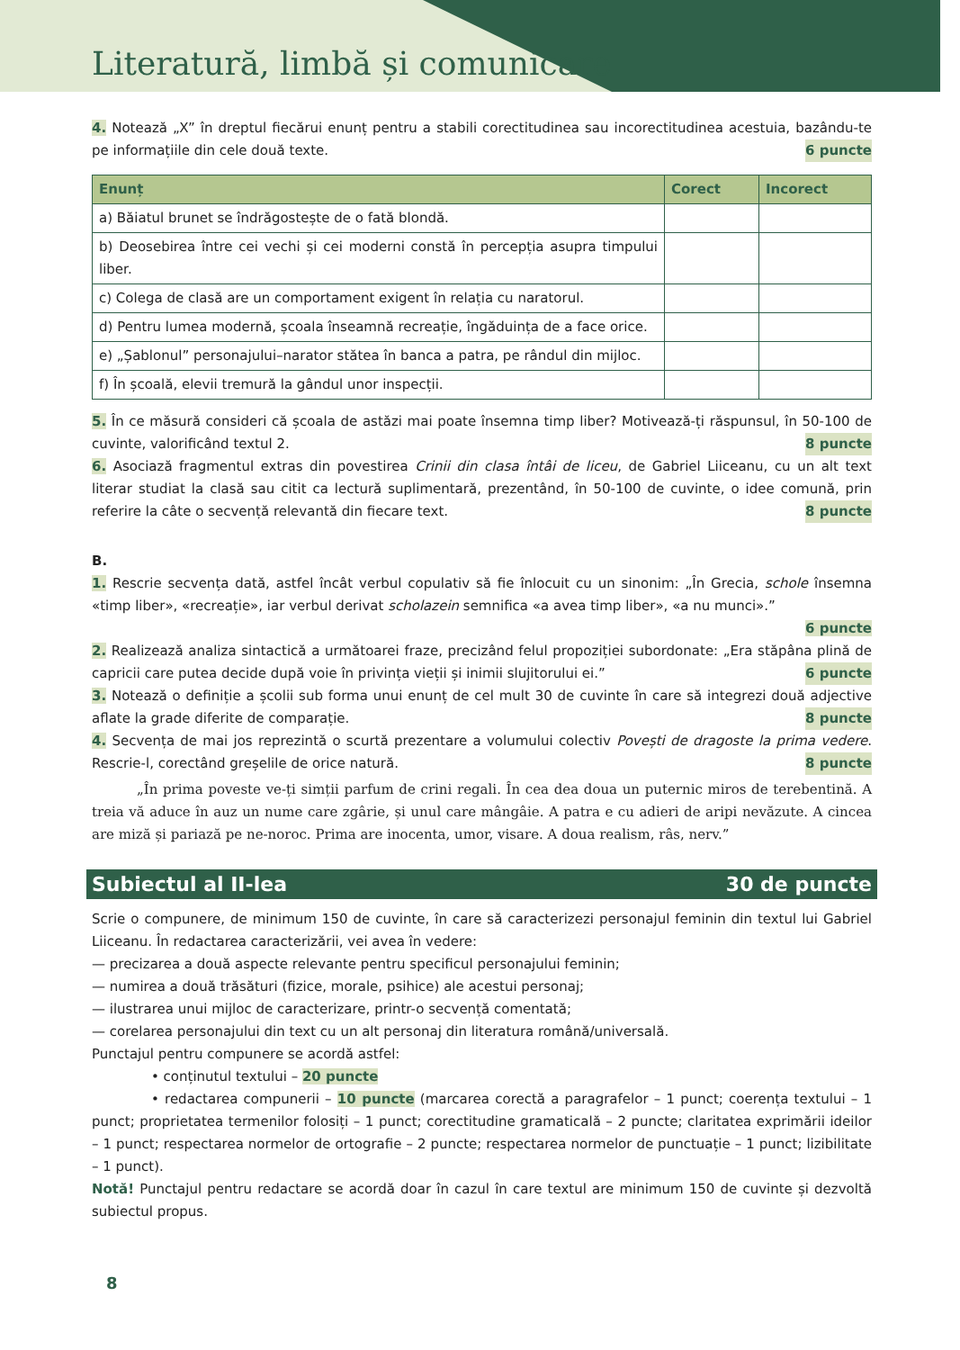Literatură, limbă și comunicare
4. Notează „X” în dreptul fiecărui enunț pentru a stabili corectitudinea sau incorectitudinea acestuia, bazându-te pe informațiile din cele două texte. 6 puncte
| Enunț | Corect | Incorect |
| --- | --- | --- |
| a) Băiatul brunet se îndrăgostește de o fată blondă. | | |
| b) Deosebirea între cei vechi și cei moderni constă în percepția asupra timpului liber. | | |
| c) Colega de clasă are un comportament exigent în relația cu naratorul. | | |
| d) Pentru lumea modernă, școala înseamnă recreație, îngăduința de a face orice. | | |
| e) „Șablonul” personajului–narator stătea în banca a patra, pe rândul din mijloc. | | |
| f) În școală, elevii tremură la gândul unor inspecții. | | |
5. În ce măsură consideri că școala de astăzi mai poate însemna timp liber? Motivează-ți răspunsul, în 50-100 de cuvinte, valorificând textul 2. 8 puncte
6. Asociază fragmentul extras din povestirea Crinii din clasa întâi de liceu, de Gabriel Liiceanu, cu un alt text literar studiat la clasă sau citit ca lectură suplimentară, prezentând, în 50-100 de cuvinte, o idee comună, prin referire la câte o secvență relevantă din fiecare text. 8 puncte
B.
1. Rescrie secvența dată, astfel încât verbul copulativ să fie înlocuit cu un sinonim: „În Grecia, schole însemna «timp liber», «recreație», iar verbul derivat scholazein semnifica «a avea timp liber», «a nu munci».”
6 puncte
2. Realizează analiza sintactică a următoarei fraze, precizând felul propoziției subordonate: „Era stăpâna plină de capricii care putea decide după voie în privința vieții și inimii slujitorului ei.” 6 puncte
3. Notează o definiție a școlii sub forma unui enunț de cel mult 30 de cuvinte în care să integrezi două adjective aflate la grade diferite de comparație. 8 puncte
4. Secvența de mai jos reprezintă o scurtă prezentare a volumului colectiv Povești de dragoste la prima vedere. Rescrie-l, corectând greșelile de orice natură. 8 puncte
„În prima poveste ve-ți simții parfum de crini regali. În cea dea doua un puternic miros de terebentină. A treia vă aduce în auz un nume care zgârie, și unul care mângâie. A patra e cu adieri de aripi nevăzute. A cincea are miză și pariază pe ne-noroc. Prima are inocenta, umor, visare. A doua realism, râs, nerv.”
Subiectul al II-lea 30 de puncte
Scrie o compunere, de minimum 150 de cuvinte, în care să caracterizezi personajul feminin din textul lui Gabriel Liiceanu. În redactarea caracterizării, vei avea în vedere:
— precizarea a două aspecte relevante pentru specificul personajului feminin;
— numirea a două trăsături (fizice, morale, psihice) ale acestui personaj;
— ilustrarea unui mijloc de caracterizare, printr-o secvență comentată;
— corelarea personajului din text cu un alt personaj din literatura română/universală.
Punctajul pentru compunere se acordă astfel:
• conținutul textului – 20 puncte
• redactarea compunerii – 10 puncte (marcarea corectă a paragrafelor – 1 punct; coerența textului – 1 punct; proprietatea termenilor folosiți – 1 punct; corectitudine gramaticală – 2 puncte; claritatea exprimării ideilor – 1 punct; respectarea normelor de ortografie – 2 puncte; respectarea normelor de punctuație – 1 punct; lizibilitate – 1 punct).
Notă! Punctajul pentru redactare se acordă doar în cazul în care textul are minimum 150 de cuvinte și dezvoltă subiectul propus.
8